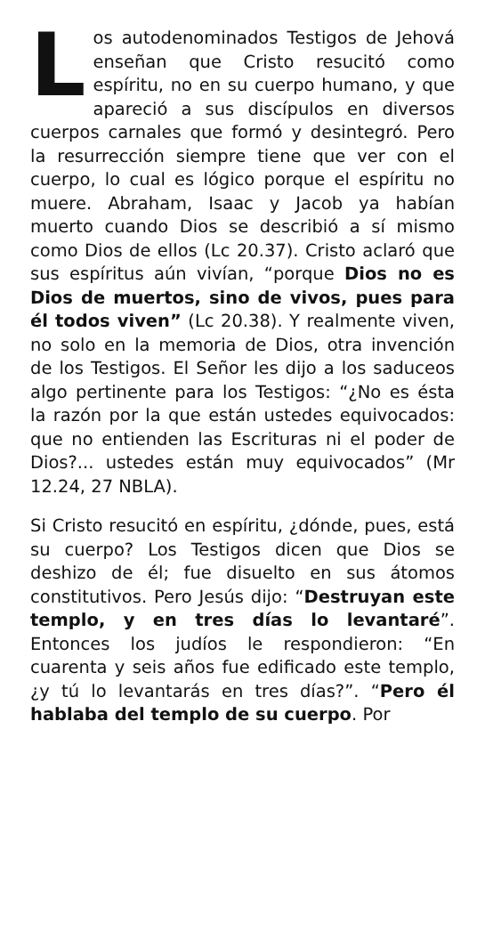Los autodenominados Testigos de Jehová enseñan que Cristo resucitó como espíritu, no en su cuerpo humano, y que apareció a sus discípulos en diversos cuerpos carnales que formó y desintegró. Pero la resurrección siempre tiene que ver con el cuerpo, lo cual es lógico porque el espíritu no muere. Abraham, Isaac y Jacob ya habían muerto cuando Dios se describió a sí mismo como Dios de ellos (Lc 20.37). Cristo aclaró que sus espíritus aún vivían, “porque Dios no es Dios de muertos, sino de vivos, pues para él todos viven” (Lc 20.38). Y realmente viven, no solo en la memoria de Dios, otra invención de los Testigos. El Señor les dijo a los saduceos algo pertinente para los Testigos: “¿No es ésta la razón por la que están ustedes equivocados: que no entienden las Escrituras ni el poder de Dios?... ustedes están muy equivocados” (Mr 12.24, 27 NBLA).
Si Cristo resucitó en espíritu, ¿dónde, pues, está su cuerpo? Los Testigos dicen que Dios se deshizo de él; fue disuelto en sus átomos constitutivos. Pero Jesús dijo: “Destruyan este templo, y en tres días lo levantaré”. Entonces los judíos le respondieron: “En cuarenta y seis años fue edificado este templo, ¿y tú lo levantarás en tres días?”. “Pero él hablaba del templo de su cuerpo. Por